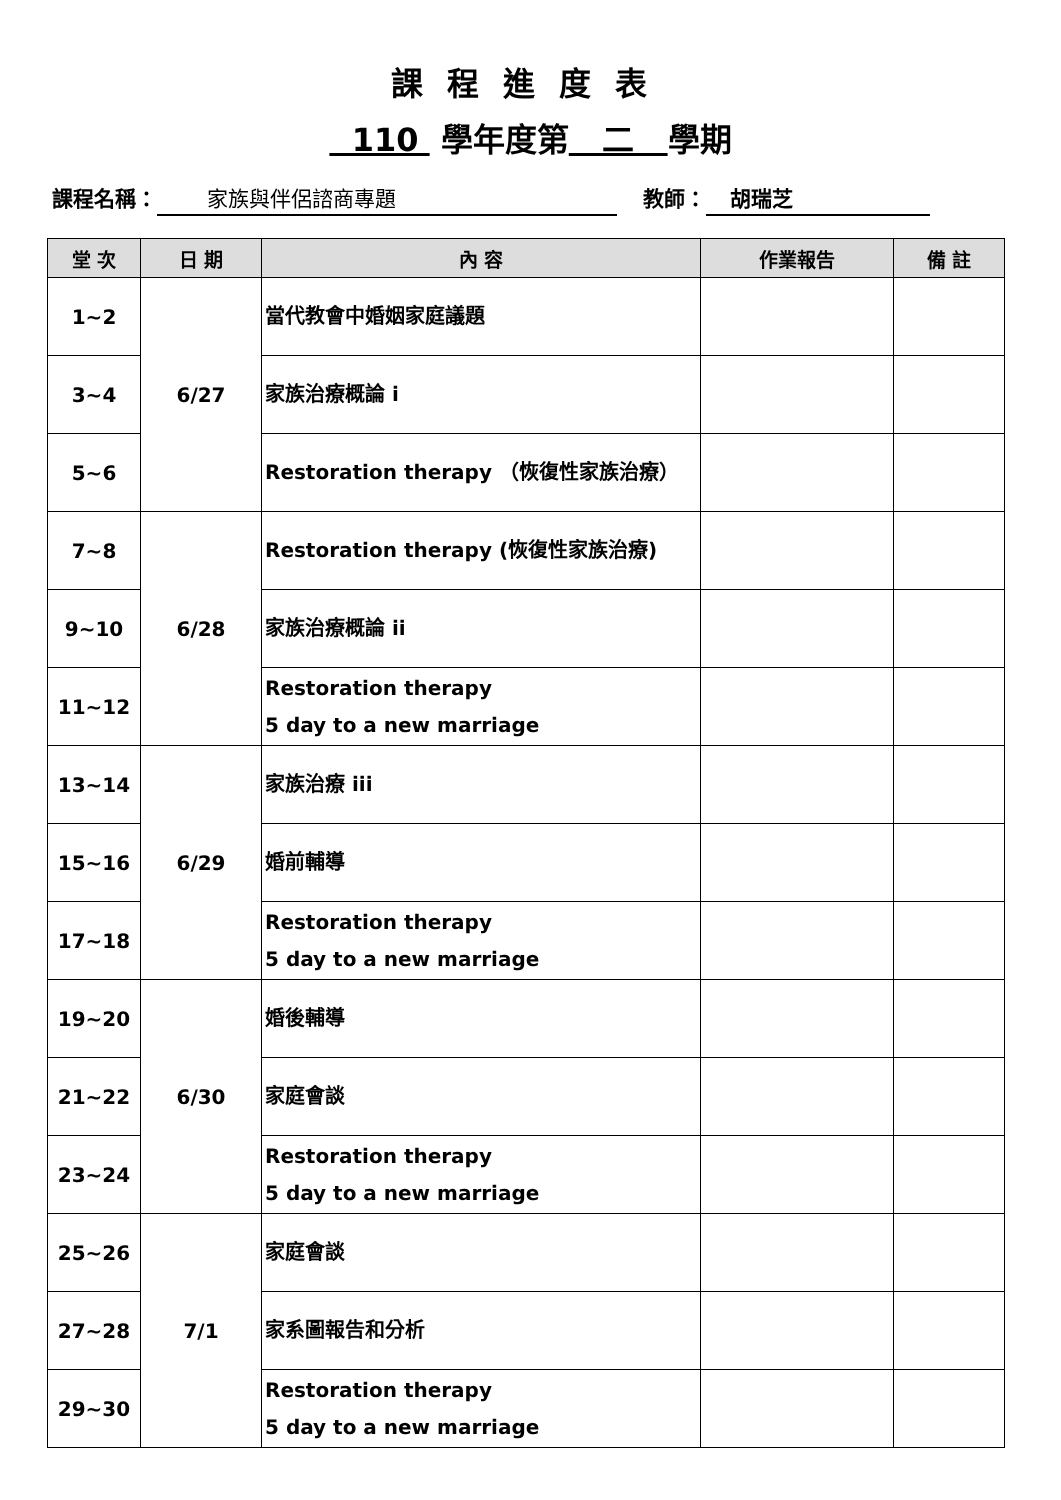課程進度表
110 學年度第 二 學期
課程名稱： 家族與伴侶諮商專題 教師： 胡瑞芝
| 堂 次 | 日 期 | 內 容 | 作業報告 | 備 註 |
| --- | --- | --- | --- | --- |
| 1~2 | 6/27 | 當代教會中婚姻家庭議題 | | |
| 3~4 | | 家族治療概論 i | | |
| 5~6 | | Restoration therapy （恢復性家族治療） | | |
| 7~8 | 6/28 | Restoration therapy (恢復性家族治療) | | |
| 9~10 | | 家族治療概論 ii | | |
| 11~12 | | Restoration therapy 5 day to a new marriage | | |
| 13~14 | 6/29 | 家族治療 iii | | |
| 15~16 | | 婚前輔導 | | |
| 17~18 | | Restoration therapy 5 day to a new marriage | | |
| 19~20 | 6/30 | 婚後輔導 | | |
| 21~22 | | 家庭會談 | | |
| 23~24 | | Restoration therapy 5 day to a new marriage | | |
| 25~26 | 7/1 | 家庭會談 | | |
| 27~28 | | 家系圖報告和分析 | | |
| 29~30 | | Restoration therapy 5 day to a new marriage | | |